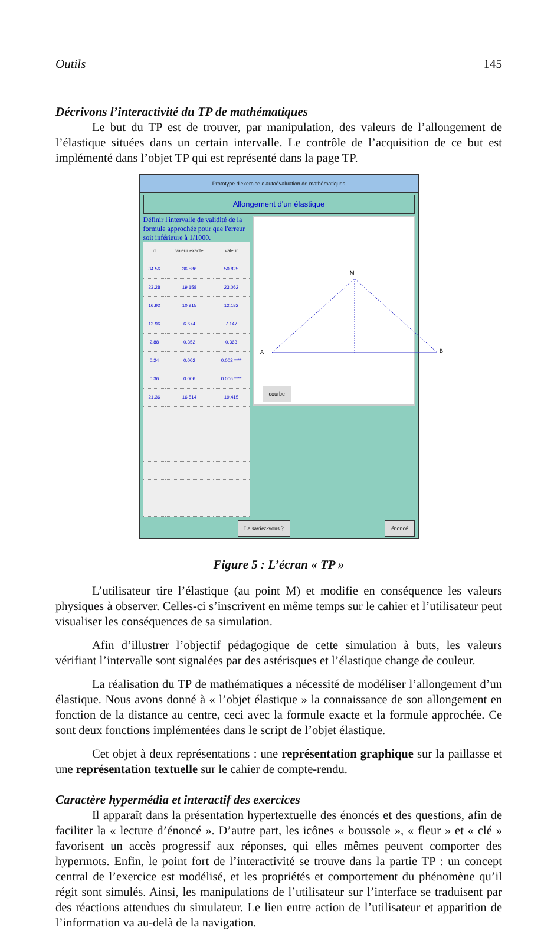Outils 145
Décrivons l’interactivité du TP de mathématiques
Le but du TP est de trouver, par manipulation, des valeurs de l’allongement de l’élastique situées dans un certain intervalle. Le contrôle de l’acquisition de ce but est implémenté dans l’objet TP qui est représenté dans la page TP.
Prototype d'exercice d'autoévaluation de mathématiques
Allongement d'un élastique
Définir l'intervalle de validité de la formule approchée pour que l'erreur soit inférieure à 1/1000.
| d | valeur exacte | valeur |
| --- | --- | --- |
| 34.56 | 36.586 | 50.825 |
| 23.28 | 19.158 | 23.062 |
| 16.92 | 10.915 | 12.182 |
| 12.96 | 6.674 | 7.147 |
| 2.88 | 0.352 | 0.363 |
| 0.24 | 0.002 | 0.002 **** |
| 0.36 | 0.006 | 0.006 **** |
| 21.36 | 16.514 | 19.415 |
A
B
M
courbe
Le saviez-vous ? énoncé
Figure 5 : L’écran « TP »
L’utilisateur tire l’élastique (au point M) et modifie en conséquence les valeurs physiques à observer. Celles-ci s’inscrivent en même temps sur le cahier et l’utilisateur peut visualiser les conséquences de sa simulation.
Afin d’illustrer l’objectif pédagogique de cette simulation à buts, les valeurs vérifiant l’intervalle sont signalées par des astérisques et l’élastique change de couleur.
La réalisation du TP de mathématiques a nécessité de modéliser l’allonge­ment d’un élastique. Nous avons donné à « l’objet élastique » la connaissance de son allongement en fonction de la distance au centre, ceci avec la formule exacte et la formule approchée. Ce sont deux fonctions implémentées dans le script de l’objet élastique.
Cet objet à deux représentations : une représentation graphique sur la paillasse et une représentation textuelle sur le cahier de compte-rendu.
Caractère hypermédia et interactif des exercices
Il apparaît dans la présentation hypertextuelle des énoncés et des questions, afin de faciliter la « lecture d’énoncé ». D’autre part, les icônes « boussole », « fleur » et « clé » favorisent un accès progressif aux réponses, qui elles mêmes peuvent comporter des hypermots. Enfin, le point fort de l’interactivité se trouve dans la partie TP : un concept central de l’exercice est modélisé, et les propriétés et comportement du phénomène qu’il régit sont simulés. Ainsi, les manipulations de l’utilisateur sur l’interface se traduisent par des réactions attendues du simulateur. Le lien entre action de l’utilisateur et apparition de l’information va au-delà de la navigation.